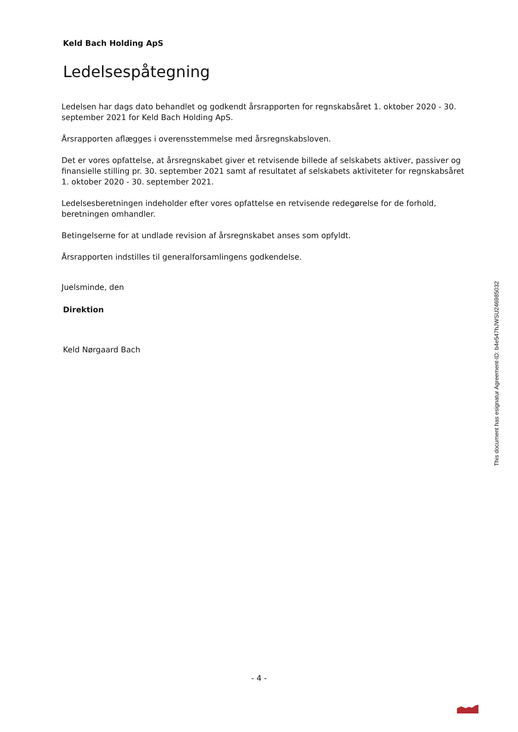Keld Bach Holding ApS
Ledelsespåtegning
Ledelsen har dags dato behandlet og godkendt årsrapporten for regnskabsåret 1. oktober 2020 - 30. september 2021 for Keld Bach Holding ApS.
Årsrapporten aflægges i overensstemmelse med årsregnskabsloven.
Det er vores opfattelse, at årsregnskabet giver et retvisende billede af selskabets aktiver, passiver og finansielle stilling pr. 30. september 2021 samt af resultatet af selskabets aktiviteter for regnskabsåret 1. oktober 2020 - 30. september 2021.
Ledelsesberetningen indeholder efter vores opfattelse en retvisende redegørelse for de forhold, beretningen omhandler.
Betingelserne for at undlade revision af årsregnskabet anses som opfyldt.
Årsrapporten indstilles til generalforsamlingens godkendelse.
Juelsminde, den
Direktion
Keld Nørgaard Bach
This document has esignatur Agreement-ID: b4e547hJWSU246985032
- 4 -